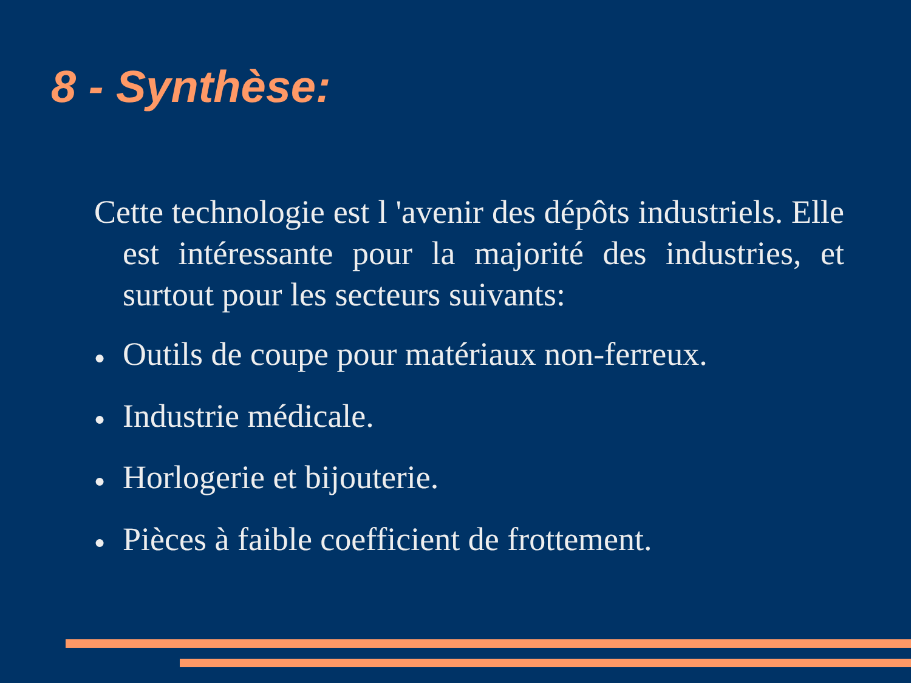8 - Synthèse:
Cette technologie est l 'avenir des dépôts industriels. Elle est intéressante pour la majorité des industries, et surtout pour les secteurs suivants:
● Outils de coupe pour matériaux non-ferreux.
● Industrie médicale.
● Horlogerie et bijouterie.
● Pièces à faible coefficient de frottement.